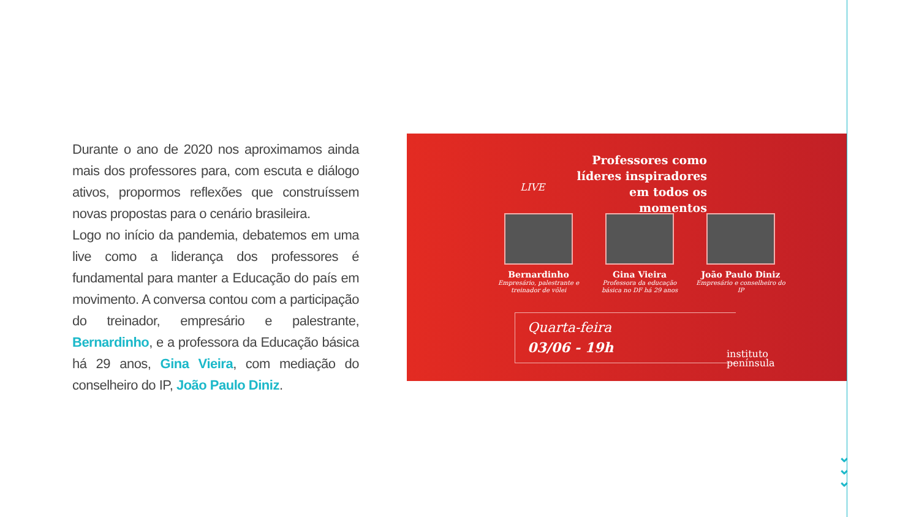Durante o ano de 2020 nos aproximamos ainda mais dos professores para, com escuta e diálogo ativos, propormos reflexões que construíssem novas propostas para o cenário brasileira.
Logo no início da pandemia, debatemos em uma live como a liderança dos professores é fundamental para manter a Educação do país em movimento. A conversa contou com a participação do treinador, empresário e palestrante, Bernardinho, e a professora da Educação básica há 29 anos, Gina Vieira, com mediação do conselheiro do IP, João Paulo Diniz.
LIVE
Professores como líderes inspiradores em todos os momentos
Bernardinho
Empresário, palestrante e treinador de vôlei
Gina Vieira
Professora da educação básica no DF há 29 anos
João Paulo Diniz
Empresário e conselheiro do IP
Quarta-feira
03/06 - 19h
instituto
península
⌄
⌄
⌄